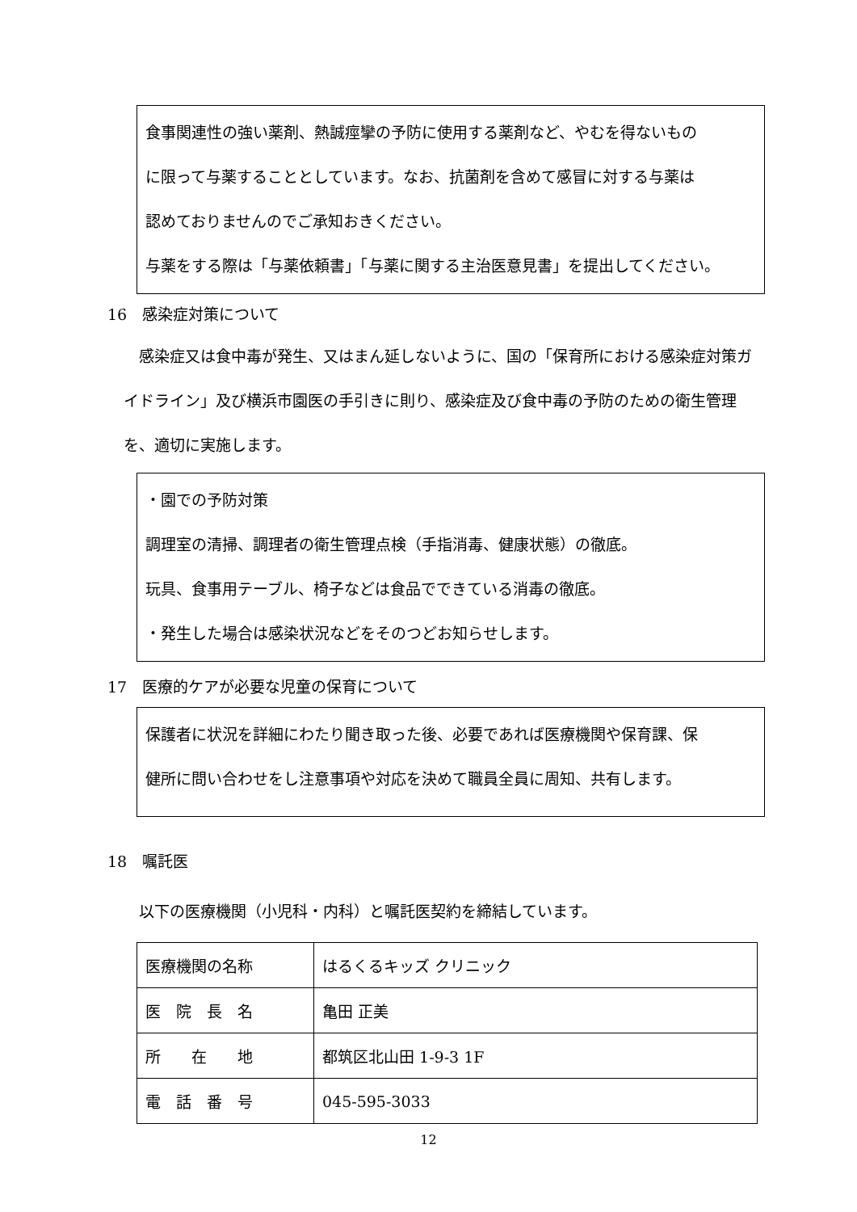食事関連性の強い薬剤、熱誠痙攣の予防に使用する薬剤など、やむを得ないもの
に限って与薬することとしています。なお、抗菌剤を含めて感冒に対する与薬は
認めておりませんのでご承知おきください。
与薬をする際は「与薬依頼書」「与薬に関する主治医意見書」を提出してください。
16　感染症対策について
　感染症又は食中毒が発生、又はまん延しないように、国の「保育所における感染症対策ガイドライン」及び横浜市園医の手引きに則り、感染症及び食中毒の予防のための衛生管理を、適切に実施します。
・園での予防対策
調理室の清掃、調理者の衛生管理点検（手指消毒、健康状態）の徹底。
玩具、食事用テーブル、椅子などは食品でできている消毒の徹底。
・発生した場合は感染状況などをそのつどお知らせします。
17　医療的ケアが必要な児童の保育について
保護者に状況を詳細にわたり聞き取った後、必要であれば医療機関や保育課、保
健所に問い合わせをし注意事項や対応を決めて職員全員に周知、共有します。
18　嘱託医
　以下の医療機関（小児科・内科）と嘱託医契約を締結しています。
| 医療機関の名称 | はるくるキッズ クリニック |
| 医 院 長 名 | 亀田 正美 |
| 所 在 地 | 都筑区北山田 1-9-3 1F |
| 電 話 番 号 | 045-595-3033 |
12